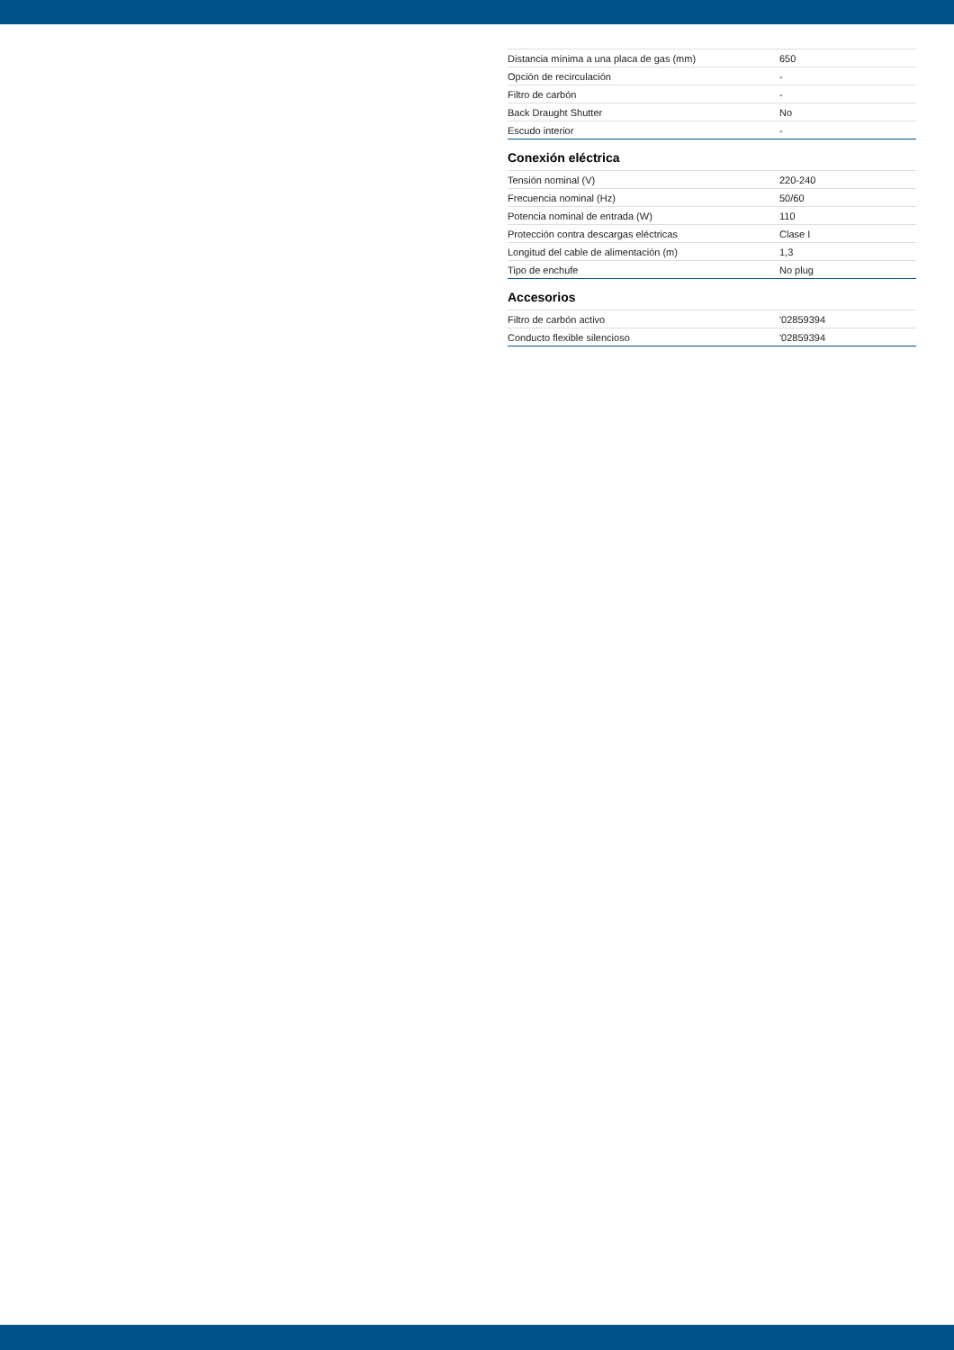| Distancia mínima a una placa de gas (mm) | 650 |
| Opción de recirculación | - |
| Filtro de carbón | - |
| Back Draught Shutter | No |
| Escudo interior | - |
Conexión eléctrica
| Tensión nominal (V) | 220-240 |
| Frecuencia nominal (Hz) | 50/60 |
| Potencia nominal de entrada (W) | 110 |
| Protección contra descargas eléctricas | Clase I |
| Longitud del cable de alimentación (m) | 1,3 |
| Tipo de enchufe | No plug |
Accesorios
| Filtro de carbón activo | '02859394 |
| Conducto flexible silencioso | '02859394 |